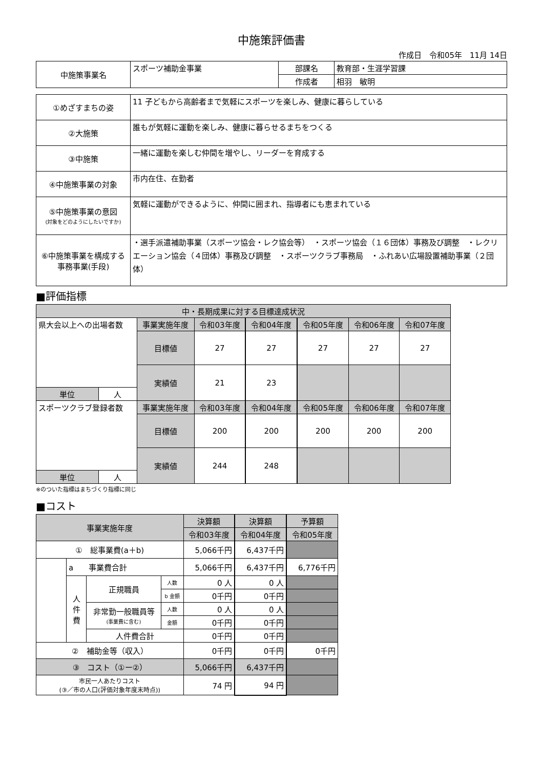中施策評価書
作成日　令和05年　11月 14日
| 中施策事業名 | スポーツ補助金事業 | 部課名 | 教育部・生涯学習課 |
| | | 作成者 | 相羽 敏明 |
| ①めざすまちの姿 | 11 子どもから高齢者まで気軽にスポーツを楽しみ、健康に暮らしている |
| ②大施策 | 誰もが気軽に運動を楽しみ、健康に暮らせるまちをつくる |
| ③中施策 | 一緒に運動を楽しむ仲間を増やし、リーダーを育成する |
| ④中施策事業の対象 | 市内在住、在勤者 |
| ⑤中施策事業の意図 (対象をどのようにしたいですか) | 気軽に運動ができるように、仲間に囲まれ、指導者にも恵まれている |
| ⑥中施策事業を構成する 事務事業(手段) | ・選手派遣補助事業（スポーツ協会・レク協会等） ・スポーツ協会（１６団体）事務及び調整 ・レクリエーション協会（４団体）事務及び調整 ・スポーツクラブ事務局 ・ふれあい広場設置補助事業（２団体） |
■評価指標
| 中・長期成果に対する目標達成状況 | | | | | | | |
| 県大会以上への出場者数 | | 事業実施年度 | 令和03年度 | 令和04年度 | 令和05年度 | 令和06年度 | 令和07年度 |
| | | 目標値 | 27 | 27 | 27 | 27 | 27 |
| | | 実績値 | 21 | 23 | | | |
| 単位 | 人 | | | | | | |
| スポーツクラブ登録者数 | | 事業実施年度 | 令和03年度 | 令和04年度 | 令和05年度 | 令和06年度 | 令和07年度 |
| | | 目標値 | 200 | 200 | 200 | 200 | 200 |
| | | 実績値 | 244 | 248 | | | |
| 単位 | 人 | | | | | | |
※のついた指標はまちづくり指標に同じ
■コスト
| 事業実施年度 | | | | 決算額 | 決算額 | 予算額 |
| | | | | 令和03年度 | 令和04年度 | 令和05年度 |
| ① 総事業費(a＋b) | | | | 5,066千円 | 6,437千円 | |
| | a 事業費合計 | | | 5,066千円 | 6,437千円 | 6,776千円 |
| | 人 件 費 | 正規職員 | 人数 | 0 人 | 0 人 | |
| | | | b 金額 | 0千円 | 0千円 | |
| | | 非常勤一般職員等 (事業費に含む) | 人数 | 0 人 | 0 人 | |
| | | | 金額 | 0千円 | 0千円 | |
| | | 人件費合計 | | 0千円 | 0千円 | |
| ② 補助金等（収入） | | | | 0千円 | 0千円 | 0千円 |
| ③ コスト（①ー②） | | | | 5,066千円 | 6,437千円 | |
| 市民一人あたりコスト (③／市の人口(評価対象年度末時点)) | | | | 74 円 | 94 円 | |